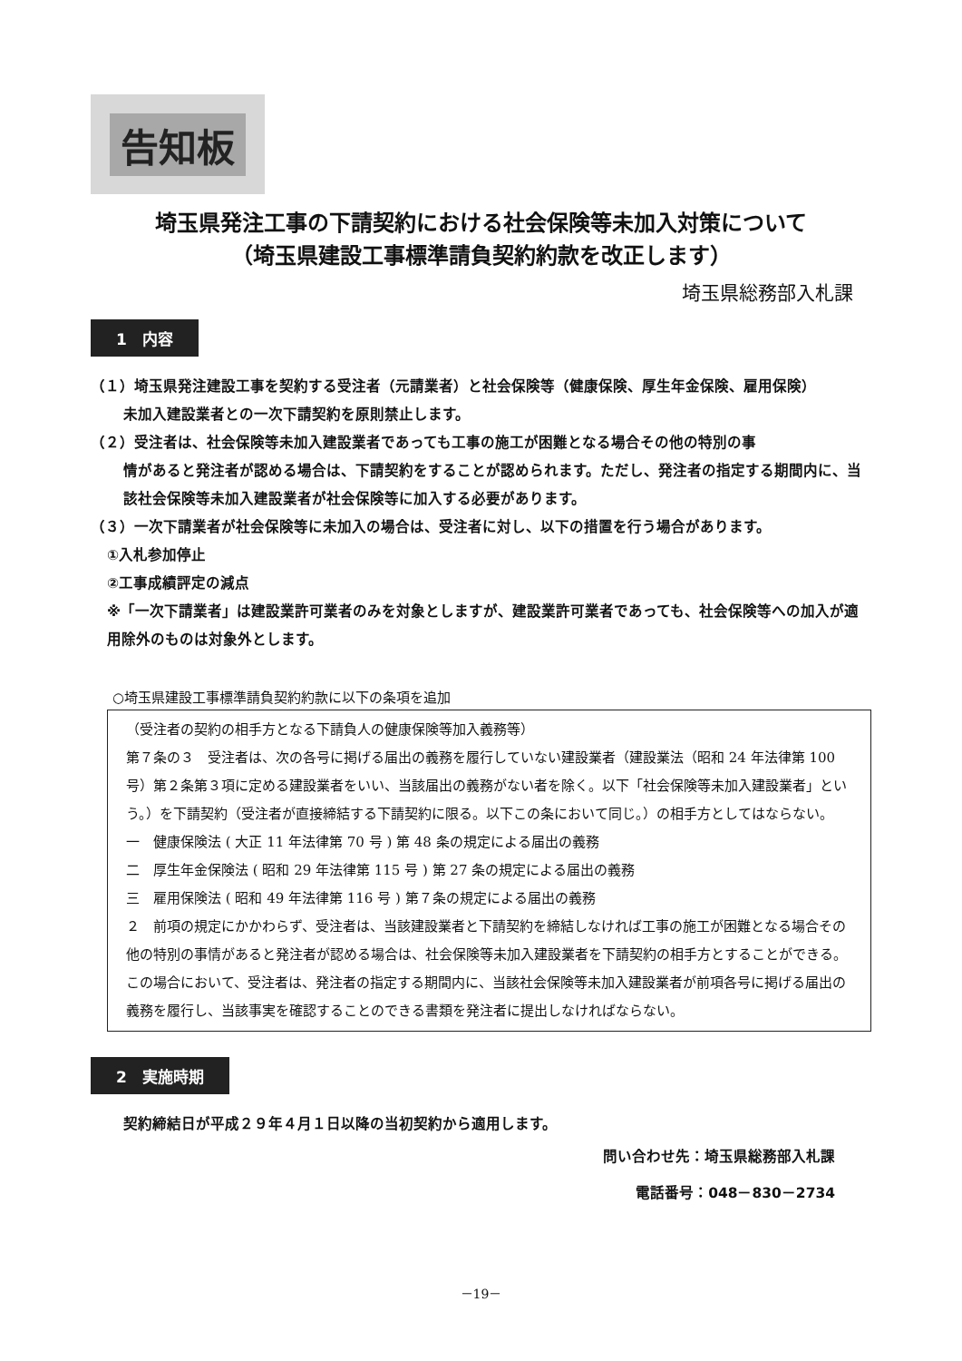告知板
埼玉県発注工事の下請契約における社会保険等未加入対策について
（埼玉県建設工事標準請負契約約款を改正します）
埼玉県総務部入札課
1　内容
（１）埼玉県発注建設工事を契約する受注者（元請業者）と社会保険等（健康保険、厚生年金保険、雇用保険）
未加入建設業者との一次下請契約を原則禁止します。
（２）受注者は、社会保険等未加入建設業者であっても工事の施工が困難となる場合その他の特別の事
情があると発注者が認める場合は、下請契約をすることが認められます。ただし、発注者の指定する期間内に、当該社会保険等未加入建設業者が社会保険等に加入する必要があります。
（３）一次下請業者が社会保険等に未加入の場合は、受注者に対し、以下の措置を行う場合があります。
①入札参加停止
②工事成績評定の減点
※「一次下請業者」は建設業許可業者のみを対象としますが、建設業許可業者であっても、社会保険等への加入が適用除外のものは対象外とします。
○埼玉県建設工事標準請負契約約款に以下の条項を追加
（受注者の契約の相手方となる下請負人の健康保険等加入義務等）
第７条の３　受注者は、次の各号に掲げる届出の義務を履行していない建設業者（建設業法（昭和 24 年法律第 100 号）第２条第３項に定める建設業者をいい、当該届出の義務がない者を除く。以下「社会保険等未加入建設業者」という。）を下請契約（受注者が直接締結する下請契約に限る。以下この条において同じ。）の相手方としてはならない。
一　健康保険法 ( 大正 11 年法律第 70 号 ) 第 48 条の規定による届出の義務
二　厚生年金保険法 ( 昭和 29 年法律第 115 号 ) 第 27 条の規定による届出の義務
三　雇用保険法 ( 昭和 49 年法律第 116 号 ) 第７条の規定による届出の義務
２　前項の規定にかかわらず、受注者は、当該建設業者と下請契約を締結しなければ工事の施工が困難となる場合その他の特別の事情があると発注者が認める場合は、社会保険等未加入建設業者を下請契約の相手方とすることができる。この場合において、受注者は、発注者の指定する期間内に、当該社会保険等未加入建設業者が前項各号に掲げる届出の義務を履行し、当該事実を確認することのできる書類を発注者に提出しなければならない。
2　実施時期
契約締結日が平成２９年４月１日以降の当初契約から適用します。
問い合わせ先：埼玉県総務部入札課
電話番号：048－830－2734
－19－